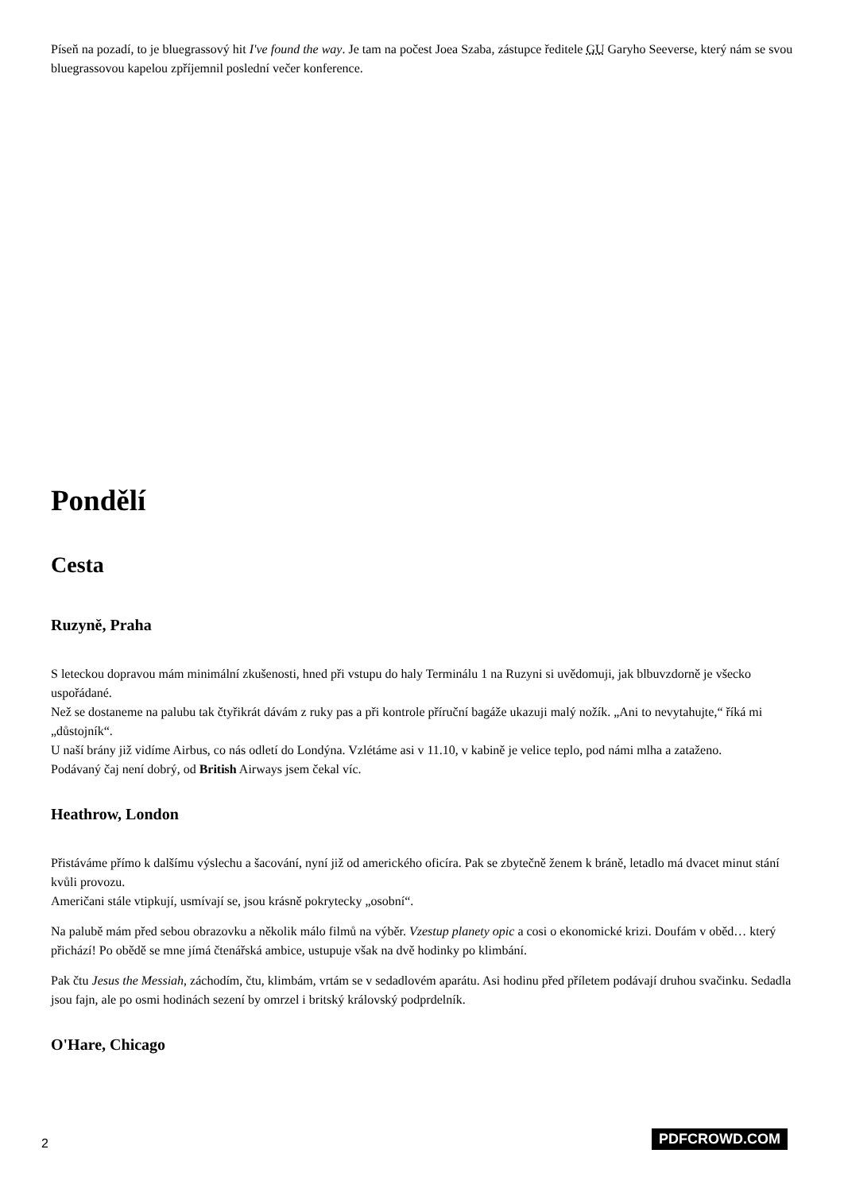Píseň na pozadí, to je bluegrassový hit I've found the way. Je tam na počest Joea Szaba, zástupce ředitele GU Garyho Seeverse, který nám se svou bluegrassovou kapelou zpříjemnil poslední večer konference.
Pondělí
Cesta
Ruzyně, Praha
S leteckou dopravou mám minimální zkušenosti, hned při vstupu do haly Terminálu 1 na Ruzyni si uvědomuji, jak blbuvzdorně je všecko uspořádané.
Než se dostaneme na palubu tak čtyřikrát dávám z ruky pas a při kontrole příruční bagáže ukazuji malý nožík. „Ani to nevytahujte,“ říká mi „důstojník“.
U naší brány již vidíme Airbus, co nás odletí do Londýna. Vzlétáme asi v 11.10, v kabině je velice teplo, pod námi mlha a zataženo.
Podávaný čaj není dobrý, od British Airways jsem čekal víc.
Heathrow, London
Přistáváme přímo k dalšímu výslechu a šacování, nyní již od amerického oficíra. Pak se zbytečně ženem k bráně, letadlo má dvacet minut stání kvůli provozu.
Američani stále vtipkují, usmívají se, jsou krásně pokrytecky „osobní“.
Na palubě mám před sebou obrazovku a několik málo filmů na výběr. Vzestup planety opic a cosi o ekonomické krizi. Doufám v oběd… který přichází! Po obědě se mne jímá čtenářská ambice, ustupuje však na dvě hodinky po klimbání.
Pak čtu Jesus the Messiah, záchodím, čtu, klimbám, vrtám se v sedadlovém aparátu. Asi hodinu před příletem podávají druhou svačinku. Sedadla jsou fajn, ale po osmi hodinách sezení by omrzel i britský královský podprdelník.
O'Hare, Chicago
2 PDFCROWD.COM